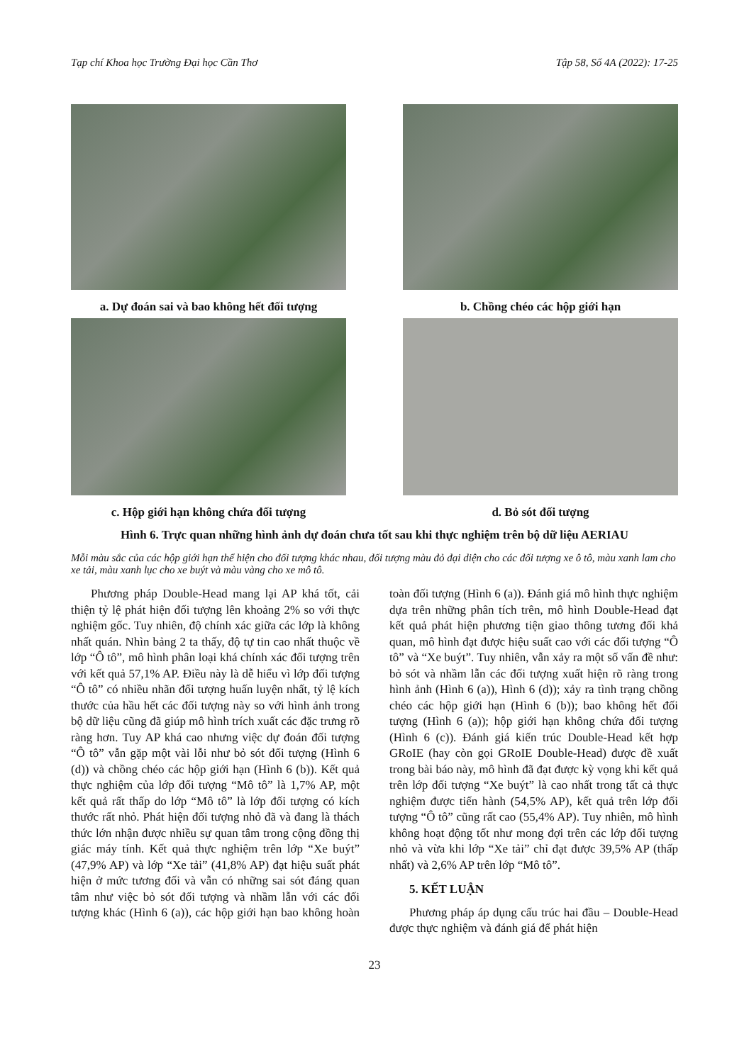Tạp chí Khoa học Trường Đại học Cần Thơ Tập 58, Số 4A (2022): 17-25
a. Dự đoán sai và bao không hết đối tượng
b. Chồng chéo các hộp giới hạn
c. Hộp giới hạn không chứa đối tượng d. Bỏ sót đối tượng
Hình 6. Trực quan những hình ảnh dự đoán chưa tốt sau khi thực nghiệm trên bộ dữ liệu AERIAU
Mỗi màu sắc của các hộp giới hạn thể hiện cho đối tượng khác nhau, đối tượng màu đỏ đại diện cho các đối tượng xe ô tô, màu xanh lam cho xe tải, màu xanh lục cho xe buýt và màu vàng cho xe mô tô.
Phương pháp Double-Head mang lại AP khá tốt, cải thiện tỷ lệ phát hiện đối tượng lên khoảng 2% so với thực nghiệm gốc. Tuy nhiên, độ chính xác giữa các lớp là không nhất quán. Nhìn bảng 2 ta thấy, độ tự tin cao nhất thuộc về lớp “Ô tô”, mô hình phân loại khá chính xác đối tượng trên với kết quả 57,1% AP. Điều này là dễ hiểu vì lớp đối tượng “Ô tô” có nhiều nhãn đối tượng huấn luyện nhất, tỷ lệ kích thước của hầu hết các đối tượng này so với hình ảnh trong bộ dữ liệu cũng đã giúp mô hình trích xuất các đặc trưng rõ ràng hơn. Tuy AP khá cao nhưng việc dự đoán đối tượng “Ô tô” vẫn gặp một vài lỗi như bỏ sót đối tượng (Hình 6 (d)) và chồng chéo các hộp giới hạn (Hình 6 (b)). Kết quả thực nghiệm của lớp đối tượng “Mô tô” là 1,7% AP, một kết quả rất thấp do lớp “Mô tô” là lớp đối tượng có kích thước rất nhỏ. Phát hiện đối tượng nhỏ đã và đang là thách thức lớn nhận được nhiều sự quan tâm trong cộng đồng thị giác máy tính. Kết quả thực nghiệm trên lớp “Xe buýt” (47,9% AP) và lớp “Xe tải” (41,8% AP) đạt hiệu suất phát hiện ở mức tương đối và vẫn có những sai sót đáng quan tâm như việc bỏ sót đối tượng và nhầm lẫn với các đối tượng khác (Hình 6 (a)), các hộp giới hạn bao không hoàn toàn đối tượng (Hình 6 (a)). Đánh giá mô hình thực nghiệm dựa trên những phân tích trên, mô hình Double-Head đạt kết quả phát hiện phương tiện giao thông tương đối khả quan, mô hình đạt được hiệu suất cao với các đối tượng “Ô tô” và “Xe buýt”. Tuy nhiên, vẫn xảy ra một số vấn đề như: bỏ sót và nhầm lẫn các đối tượng xuất hiện rõ ràng trong hình ảnh (Hình 6 (a)), Hình 6 (d)); xảy ra tình trạng chồng chéo các hộp giới hạn (Hình 6 (b)); bao không hết đối tượng (Hình 6 (a)); hộp giới hạn không chứa đối tượng (Hình 6 (c)). Đánh giá kiến trúc Double-Head kết hợp GRoIE (hay còn gọi GRoIE Double-Head) được đề xuất trong bài báo này, mô hình đã đạt được kỳ vọng khi kết quả trên lớp đối tượng “Xe buýt” là cao nhất trong tất cả thực nghiệm được tiến hành (54,5% AP), kết quả trên lớp đối tượng “Ô tô” cũng rất cao (55,4% AP). Tuy nhiên, mô hình không hoạt động tốt như mong đợi trên các lớp đối tượng nhỏ và vừa khi lớp “Xe tải” chỉ đạt được 39,5% AP (thấp nhất) và 2,6% AP trên lớp “Mô tô”.
5. KẾT LUẬN
Phương pháp áp dụng cấu trúc hai đầu – Double-Head được thực nghiệm và đánh giá để phát hiện
23